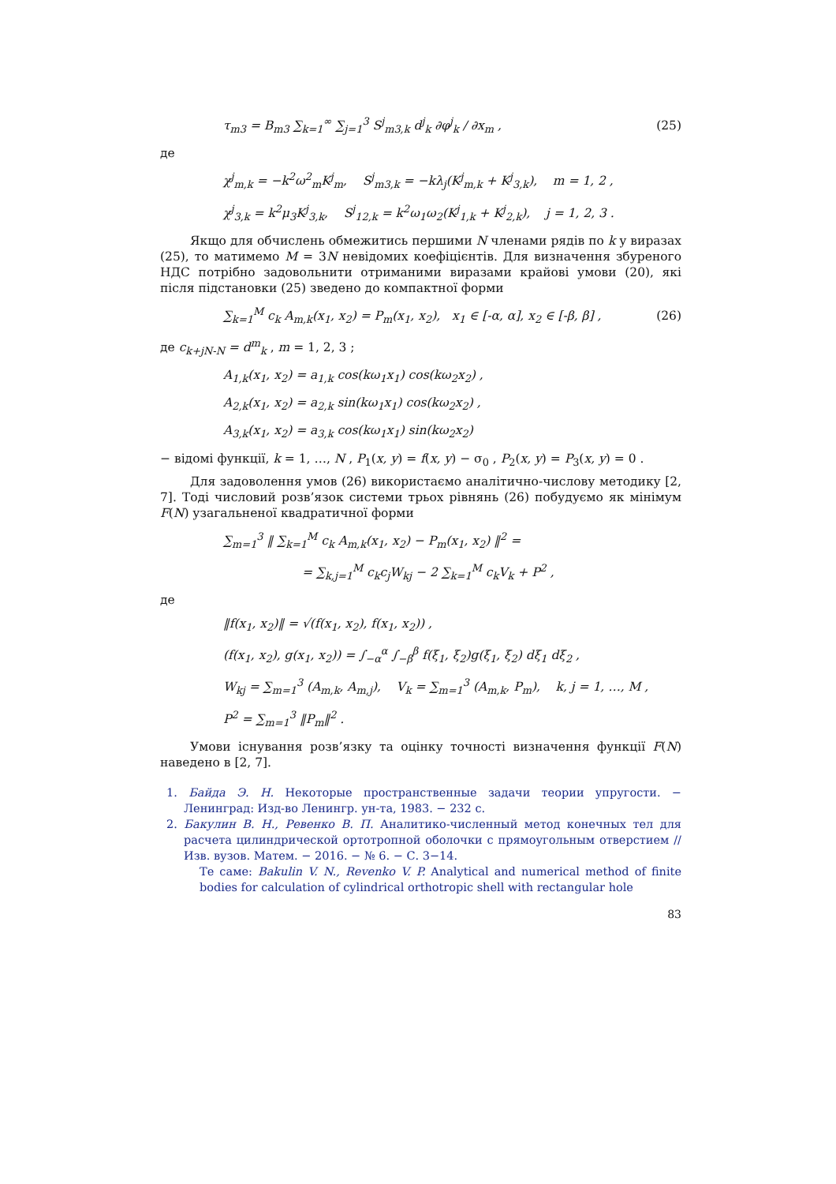τ<sub>m3</sub> = B<sub>m3</sub> ∑<sub>k=1</sub><sup>∞</sup> ∑<sub>j=1</sub><sup>3</sup> S<sup>j</sup><sub>m3,k</sub> d<sup>j</sup><sub>k</sub> ∂φ<sup>j</sup><sub>k</sub> / ∂x<sub>m</sub> , (25)
де
χ<sup>j</sup><sub>m,k</sub> = −k<sup>2</sup>ω<sup>2</sup><sub>m</sub>K<sup>j</sup><sub>m</sub>, S<sup>j</sup><sub>m3,k</sub> = −kλ<sub>j</sub>(K<sup>j</sup><sub>m,k</sub> + K<sup>j</sup><sub>3,k</sub>), m = 1, 2 ,
χ<sup>j</sup><sub>3,k</sub> = k<sup>2</sup>μ<sub>3</sub>K<sup>j</sup><sub>3,k</sub>, S<sup>j</sup><sub>12,k</sub> = k<sup>2</sup>ω<sub>1</sub>ω<sub>2</sub>(K<sup>j</sup><sub>1,k</sub> + K<sup>j</sup><sub>2,k</sub>), j = 1, 2, 3 .
Якщо для обчислень обмежитись першими N членами рядів по k у виразах (25), то матимемо M = 3N невідомих коефіцієнтів. Для визначення збуреного НДС потрібно задовольнити отриманими виразами крайові умови (20), які після підстановки (25) зведено до компактної форми
∑<sub>k=1</sub><sup>M</sup> c<sub>k</sub> A<sub>m,k</sub>(x<sub>1</sub>, x<sub>2</sub>) = P<sub>m</sub>(x<sub>1</sub>, x<sub>2</sub>), x<sub>1</sub> ∈ [-α, α], x<sub>2</sub> ∈ [-β, β] , (26)
де c<sub>k+jN-N</sub> = d<sup>m</sup><sub>k</sub> , m = 1, 2, 3 ;
A<sub>1,k</sub>(x<sub>1</sub>, x<sub>2</sub>) = a<sub>1,k</sub> cos(kω<sub>1</sub>x<sub>1</sub>) cos(kω<sub>2</sub>x<sub>2</sub>) ,
A<sub>2,k</sub>(x<sub>1</sub>, x<sub>2</sub>) = a<sub>2,k</sub> sin(kω<sub>1</sub>x<sub>1</sub>) cos(kω<sub>2</sub>x<sub>2</sub>) ,
A<sub>3,k</sub>(x<sub>1</sub>, x<sub>2</sub>) = a<sub>3,k</sub> cos(kω<sub>1</sub>x<sub>1</sub>) sin(kω<sub>2</sub>x<sub>2</sub>)
− відомі функції, k = 1, …, N , P<sub>1</sub>(x, y) = f(x, y) − σ<sub>0</sub> , P<sub>2</sub>(x, y) = P<sub>3</sub>(x, y) = 0 .
Для задоволення умов (26) використаємо аналітично-числову методику [2, 7]. Тоді числовий розв’язок системи трьох рівнянь (26) побудуємо як мінімум F(N) узагальненої квадратичної форми
∑<sub>m=1</sub><sup>3</sup> ‖ ∑<sub>k=1</sub><sup>M</sup> c<sub>k</sub> A<sub>m,k</sub>(x<sub>1</sub>, x<sub>2</sub>) − P<sub>m</sub>(x<sub>1</sub>, x<sub>2</sub>) ‖<sup>2</sup> =
= ∑<sub>k,j=1</sub><sup>M</sup> c<sub>k</sub>c<sub>j</sub>W<sub>kj</sub> − 2 ∑<sub>k=1</sub><sup>M</sup> c<sub>k</sub>V<sub>k</sub> + P<sup>2</sup> ,
де
‖f(x<sub>1</sub>, x<sub>2</sub>)‖ = √(f(x<sub>1</sub>, x<sub>2</sub>), f(x<sub>1</sub>, x<sub>2</sub>)) ,
(f(x<sub>1</sub>, x<sub>2</sub>), g(x<sub>1</sub>, x<sub>2</sub>)) = ∫<sub>−α</sub><sup>α</sup> ∫<sub>−β</sub><sup>β</sup> f(ξ<sub>1</sub>, ξ<sub>2</sub>)g(ξ<sub>1</sub>, ξ<sub>2</sub>) dξ<sub>1</sub> dξ<sub>2</sub> ,
W<sub>kj</sub> = ∑<sub>m=1</sub><sup>3</sup> (A<sub>m,k</sub>, A<sub>m,j</sub>), V<sub>k</sub> = ∑<sub>m=1</sub><sup>3</sup> (A<sub>m,k</sub>, P<sub>m</sub>), k, j = 1, …, M ,
P<sup>2</sup> = ∑<sub>m=1</sub><sup>3</sup> ‖P<sub>m</sub>‖<sup>2</sup> .
Умови існування розв’язку та оцінку точності визначення функції F(N) наведено в [2, 7].
1. Байда Э. Н. Некоторые пространственные задачи теории упругости. − Ленинград: Изд-во Ленингр. ун-та, 1983. − 232 с.
2. Бакулин В. Н., Ревенко В. П. Аналитико-численный метод конечных тел для расчета цилиндрической ортотропной оболочки с прямоугольным отверстием // Изв. вузов. Матем. − 2016. − № 6. − С. 3−14.
Те саме: Bakulin V. N., Revenko V. P. Analytical and numerical method of finite bodies for calculation of cylindrical orthotropic shell with rectangular hole
83